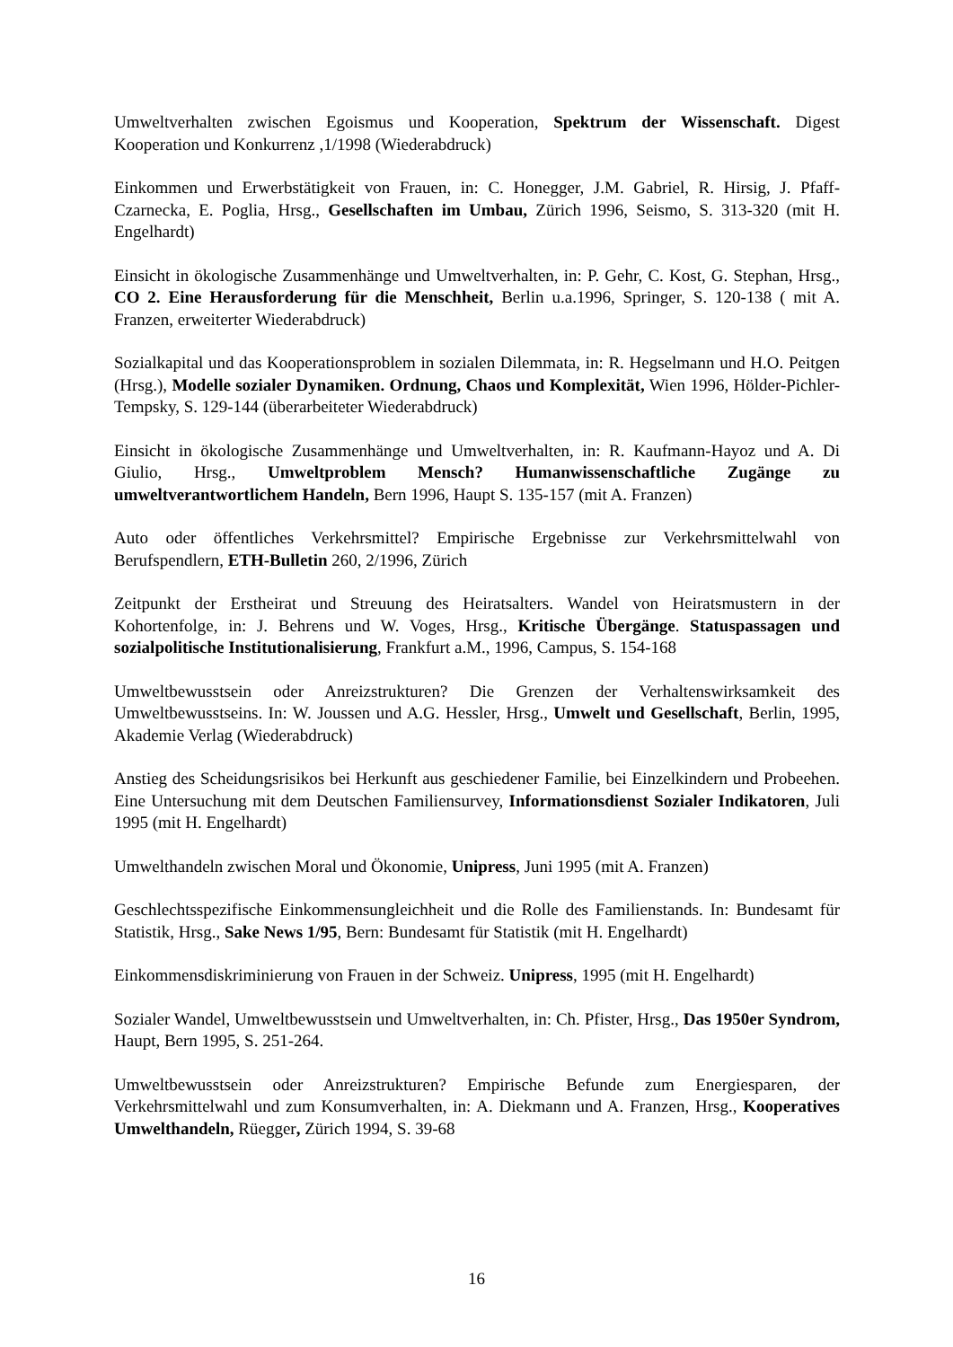Umweltverhalten zwischen Egoismus und Kooperation, Spektrum der Wissenschaft. Digest Kooperation und Konkurrenz ,1/1998 (Wiederabdruck)
Einkommen und Erwerbstätigkeit von Frauen, in: C. Honegger, J.M. Gabriel, R. Hirsig, J. Pfaff-Czarnecka, E. Poglia, Hrsg., Gesellschaften im Umbau, Zürich 1996, Seismo, S. 313-320 (mit H. Engelhardt)
Einsicht in ökologische Zusammenhänge und Umweltverhalten, in: P. Gehr, C. Kost, G. Stephan, Hrsg., CO 2. Eine Herausforderung für die Menschheit, Berlin u.a.1996, Springer, S. 120-138 ( mit A. Franzen, erweiterter Wiederabdruck)
Sozialkapital und das Kooperationsproblem in sozialen Dilemmata, in: R. Hegselmann und H.O. Peitgen (Hrsg.), Modelle sozialer Dynamiken. Ordnung, Chaos und Komplexität, Wien 1996, Hölder-Pichler-Tempsky, S. 129-144 (überarbeiteter Wiederabdruck)
Einsicht in ökologische Zusammenhänge und Umweltverhalten, in: R. Kaufmann-Hayoz und A. Di Giulio, Hrsg., Umweltproblem Mensch? Humanwissenschaftliche Zugänge zu umweltverantwortlichem Handeln, Bern 1996, Haupt S. 135-157 (mit A. Franzen)
Auto oder öffentliches Verkehrsmittel? Empirische Ergebnisse zur Verkehrsmittelwahl von Berufspendlern, ETH-Bulletin 260, 2/1996, Zürich
Zeitpunkt der Erstheirat und Streuung des Heiratsalters. Wandel von Heiratsmustern in der Kohortenfolge, in: J. Behrens und W. Voges, Hrsg., Kritische Übergänge. Statuspassagen und sozialpolitische Institutionalisierung, Frankfurt a.M., 1996, Campus, S. 154-168
Umweltbewusstsein oder Anreizstrukturen? Die Grenzen der Verhaltenswirksamkeit des Umweltbewusstseins. In: W. Joussen und A.G. Hessler, Hrsg., Umwelt und Gesellschaft, Berlin, 1995, Akademie Verlag (Wiederabdruck)
Anstieg des Scheidungsrisikos bei Herkunft aus geschiedener Familie, bei Einzelkindern und Probeehen. Eine Untersuchung mit dem Deutschen Familiensurvey, Informationsdienst Sozialer Indikatoren, Juli 1995 (mit H. Engelhardt)
Umwelthandeln zwischen Moral und Ökonomie, Unipress, Juni 1995 (mit A. Franzen)
Geschlechtsspezifische Einkommensungleichheit und die Rolle des Familienstands. In: Bundesamt für Statistik, Hrsg., Sake News 1/95, Bern: Bundesamt für Statistik (mit H. Engelhardt)
Einkommensdiskriminierung von Frauen in der Schweiz. Unipress, 1995 (mit H. Engelhardt)
Sozialer Wandel, Umweltbewusstsein und Umweltverhalten, in: Ch. Pfister, Hrsg., Das 1950er Syndrom, Haupt, Bern 1995, S. 251-264.
Umweltbewusstsein oder Anreizstrukturen? Empirische Befunde zum Energiesparen, der Verkehrsmittelwahl und zum Konsumverhalten, in: A. Diekmann und A. Franzen, Hrsg., Kooperatives Umwelthandeln, Rüegger, Zürich 1994, S. 39-68
16